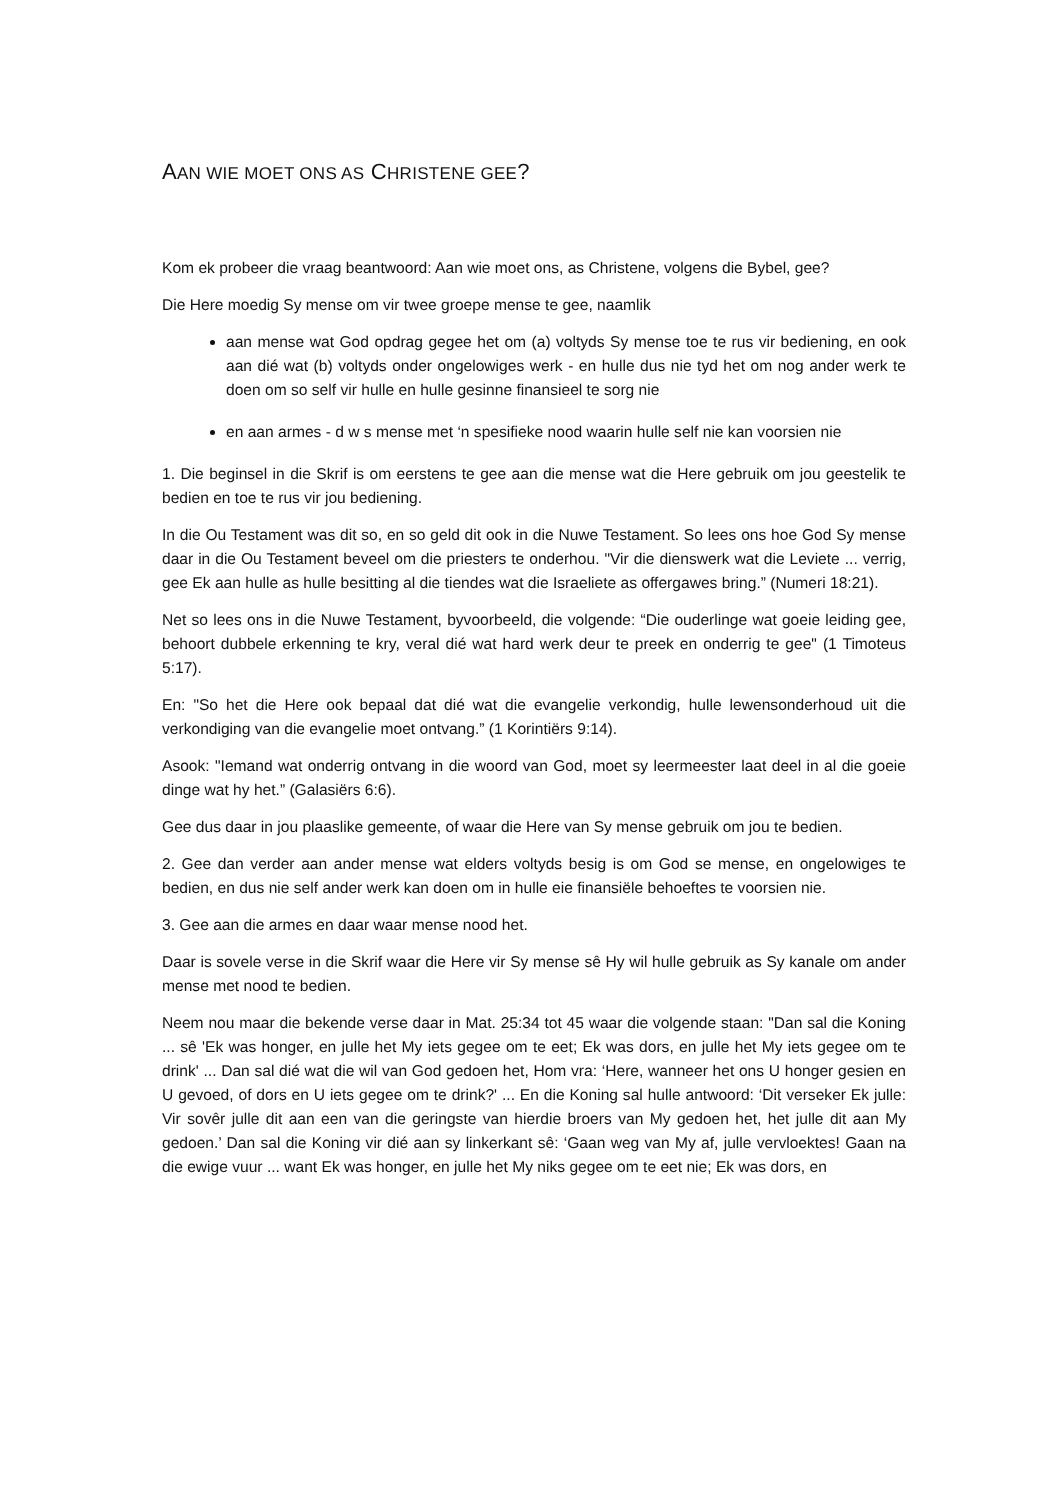AAN WIE MOET ONS AS CHRISTENE GEE?
Kom ek probeer die vraag beantwoord: Aan wie moet ons, as Christene, volgens die Bybel, gee?
Die Here moedig Sy mense om vir twee groepe mense te gee, naamlik
aan mense wat God opdrag gegee het om (a) voltyds Sy mense toe te rus vir bediening, en ook aan dié wat (b) voltyds onder ongelowiges werk - en hulle dus nie tyd het om nog ander werk te doen om so self vir hulle en hulle gesinne finansieel te sorg nie
en aan armes - d w s mense met ‘n spesifieke nood waarin hulle self nie kan voorsien nie
1. Die beginsel in die Skrif is om eerstens te gee aan die mense wat die Here gebruik om jou geestelik te bedien en toe te rus vir jou bediening.
In die Ou Testament was dit so, en so geld dit ook in die Nuwe Testament. So lees ons hoe God Sy mense daar in die Ou Testament beveel om die priesters te onderhou. "Vir die dienswerk wat die Leviete ... verrig, gee Ek aan hulle as hulle besitting al die tiendes wat die Israeliete as offergawes bring.” (Numeri 18:21).
Net so lees ons in die Nuwe Testament, byvoorbeeld, die volgende: “Die ouderlinge wat goeie leiding gee, behoort dubbele erkenning te kry, veral dié wat hard werk deur te preek en onderrig te gee" (1 Timoteus 5:17).
En: "So het die Here ook bepaal dat dié wat die evangelie verkondig, hulle lewensonderhoud uit die verkondiging van die evangelie moet ontvang.” (1 Korintiërs 9:14).
Asook: "Iemand wat onderrig ontvang in die woord van God, moet sy leermeester laat deel in al die goeie dinge wat hy het.” (Galasiërs 6:6).
Gee dus daar in jou plaaslike gemeente, of waar die Here van Sy mense gebruik om jou te bedien.
2. Gee dan verder aan ander mense wat elders voltyds besig is om God se mense, en ongelowiges te bedien, en dus nie self ander werk kan doen om in hulle eie finansiële behoeftes te voorsien nie.
3. Gee aan die armes en daar waar mense nood het.
Daar is sovele verse in die Skrif waar die Here vir Sy mense sê Hy wil hulle gebruik as Sy kanale om ander mense met nood te bedien.
Neem nou maar die bekende verse daar in Mat. 25:34 tot 45 waar die volgende staan: "Dan sal die Koning ... sê 'Ek was honger, en julle het My iets gegee om te eet; Ek was dors, en julle het My iets gegee om te drink' ... Dan sal dié wat die wil van God gedoen het, Hom vra: ‘Here, wanneer het ons U honger gesien en U gevoed, of dors en U iets gegee om te drink?' ... En die Koning sal hulle antwoord: ‘Dit verseker Ek julle: Vir sovêr julle dit aan een van die geringste van hierdie broers van My gedoen het, het julle dit aan My gedoen.’ Dan sal die Koning vir dié aan sy linkerkant sê: ‘Gaan weg van My af, julle vervloektes! Gaan na die ewige vuur ... want Ek was honger, en julle het My niks gegee om te eet nie; Ek was dors, en